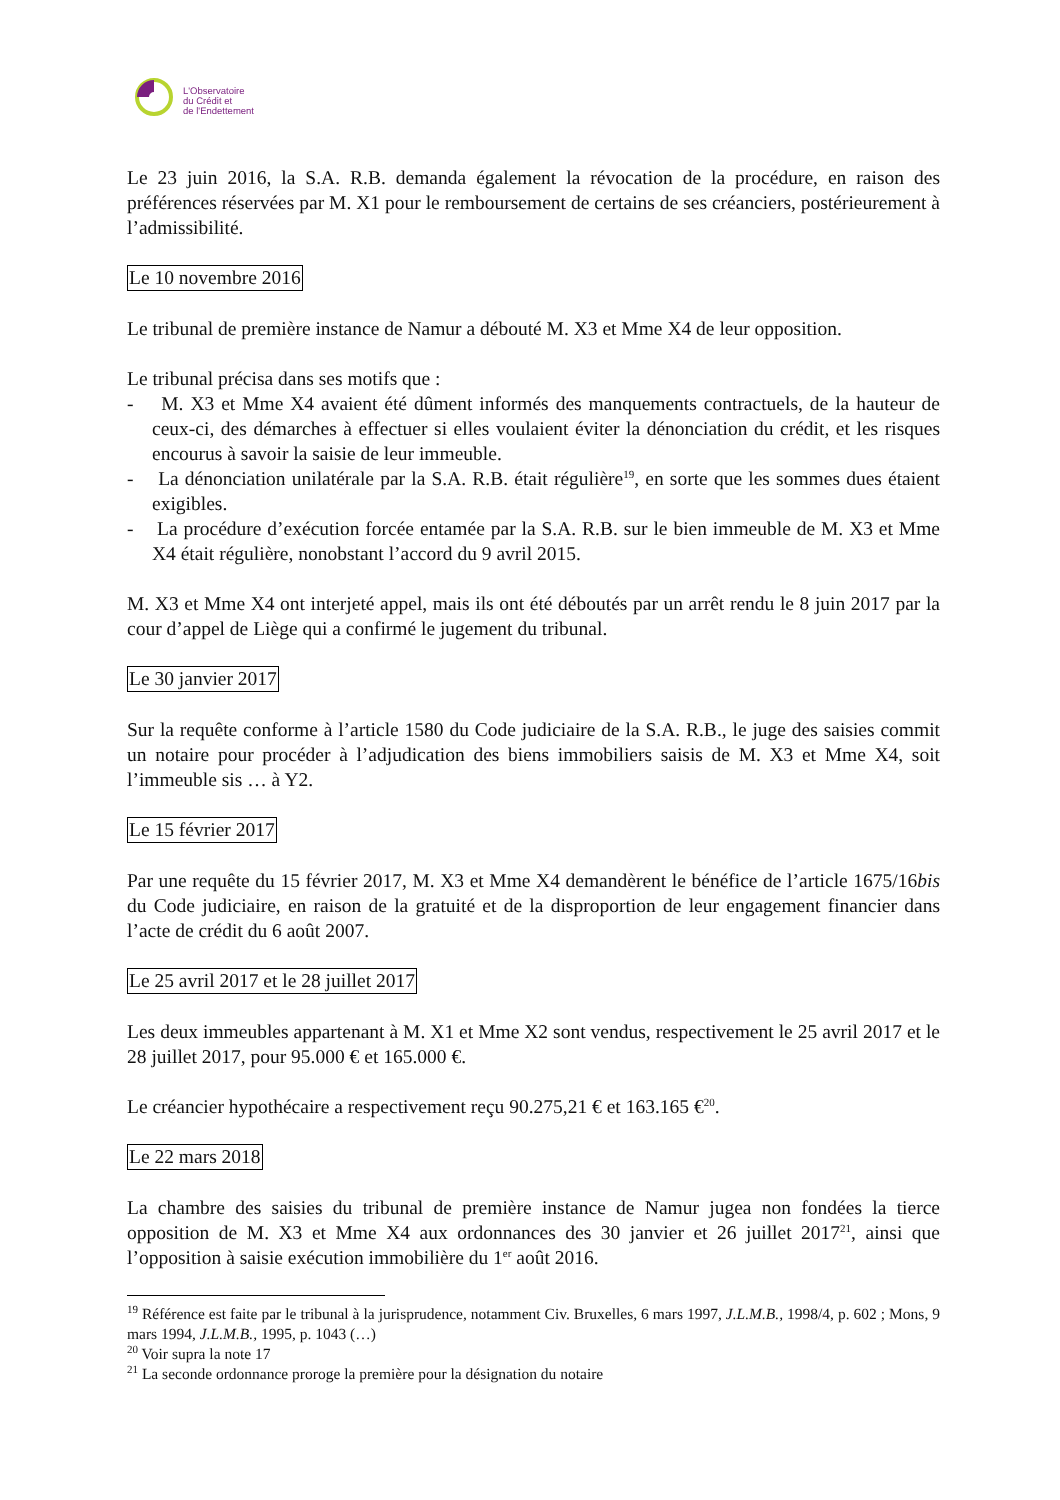L'Observatoire
du Crédit et
de l'Endettement
Le 23 juin 2016, la S.A. R.B. demanda également la révocation de la procédure, en raison des préférences réservées par M. X1 pour le remboursement de certains de ses créanciers, postérieurement à l’admissibilité.
Le 10 novembre 2016
Le tribunal de première instance de Namur a débouté M. X3 et Mme X4 de leur opposition.
Le tribunal précisa dans ses motifs que :
- M. X3 et Mme X4 avaient été dûment informés des manquements contractuels, de la hauteur de ceux-ci, des démarches à effectuer si elles voulaient éviter la dénonciation du crédit, et les risques encourus à savoir la saisie de leur immeuble.
- La dénonciation unilatérale par la S.A. R.B. était régulière<sup>19</sup>, en sorte que les sommes dues étaient exigibles.
- La procédure d’exécution forcée entamée par la S.A. R.B. sur le bien immeuble de M. X3 et Mme X4 était régulière, nonobstant l’accord du 9 avril 2015.
M. X3 et Mme X4 ont interjeté appel, mais ils ont été déboutés par un arrêt rendu le 8 juin 2017 par la cour d’appel de Liège qui a confirmé le jugement du tribunal.
Le 30 janvier 2017
Sur la requête conforme à l’article 1580 du Code judiciaire de la S.A. R.B., le juge des saisies commit un notaire pour procéder à l’adjudication des biens immobiliers saisis de M. X3 et Mme X4, soit l’immeuble sis … à Y2.
Le 15 février 2017
Par une requête du 15 février 2017, M. X3 et Mme X4 demandèrent le bénéfice de l’article 1675/16bis du Code judiciaire, en raison de la gratuité et de la disproportion de leur engagement financier dans l’acte de crédit du 6 août 2007.
Le 25 avril 2017 et le 28 juillet 2017
Les deux immeubles appartenant à M. X1 et Mme X2 sont vendus, respectivement le 25 avril 2017 et le 28 juillet 2017, pour 95.000 € et 165.000 €.
Le créancier hypothécaire a respectivement reçu 90.275,21 € et 163.165 €<sup>20</sup>.
Le 22 mars 2018
La chambre des saisies du tribunal de première instance de Namur jugea non fondées la tierce opposition de M. X3 et Mme X4 aux ordonnances des 30 janvier et 26 juillet 2017<sup>21</sup>, ainsi que l’opposition à saisie exécution immobilière du 1<sup>er</sup> août 2016.
<sup>19</sup> Référence est faite par le tribunal à la jurisprudence, notamment Civ. Bruxelles, 6 mars 1997, J.L.M.B., 1998/4, p. 602 ; Mons, 9 mars 1994, J.L.M.B., 1995, p. 1043 (…)
<sup>20</sup> Voir supra la note 17
<sup>21</sup> La seconde ordonnance proroge la première pour la désignation du notaire